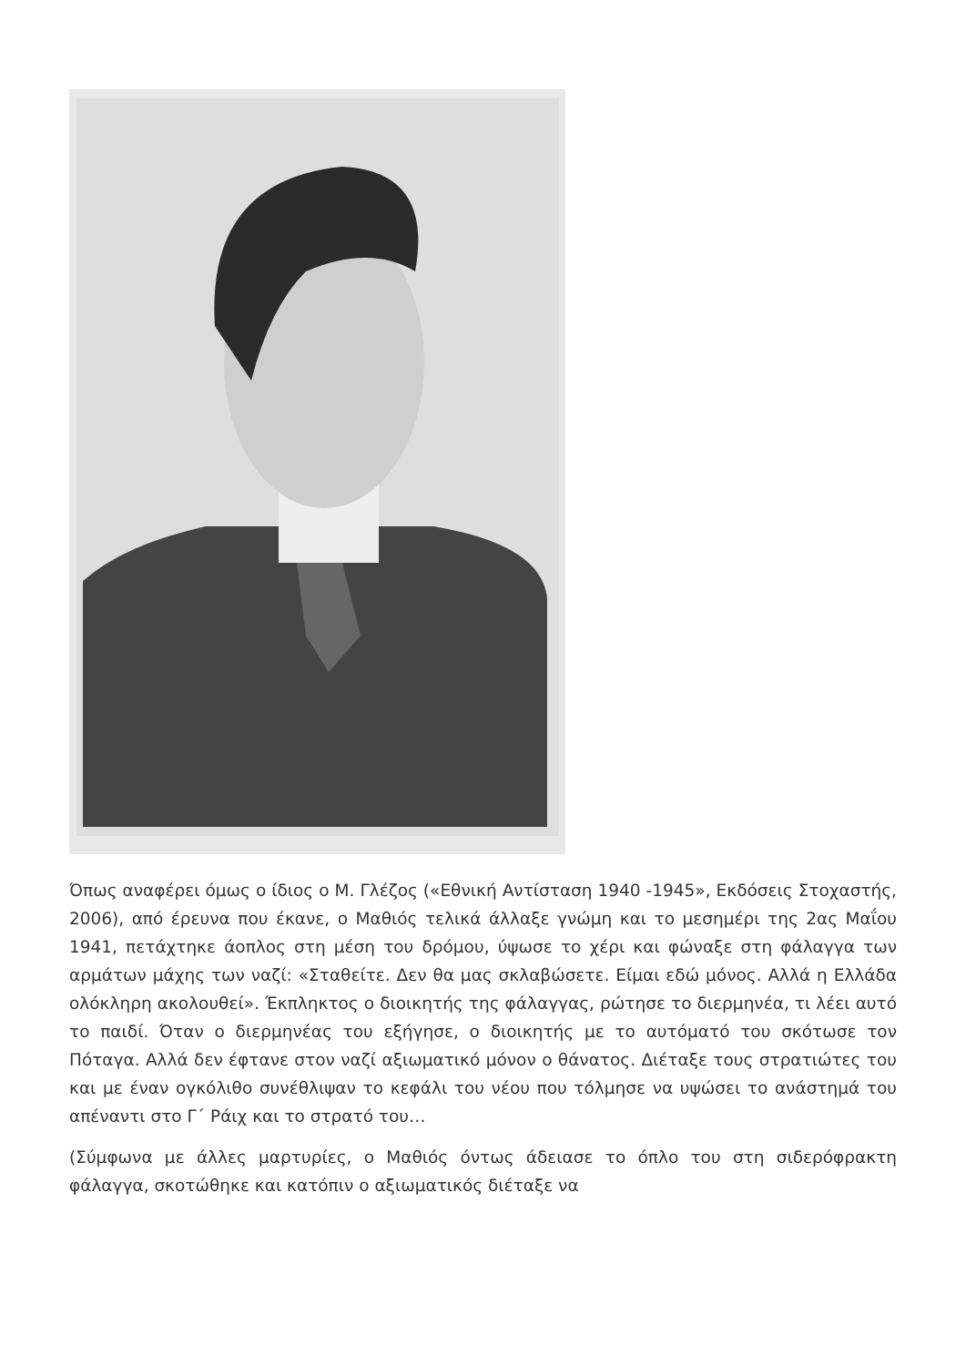Όπως αναφέρει όμως ο ίδιος ο Μ. Γλέζος («Εθνική Αντίσταση 1940 -1945», Εκδόσεις Στοχαστής, 2006), από έρευνα που έκανε, ο Μαθιός τελικά άλλαξε γνώμη και το μεσημέρι της 2ας Μαΐου 1941, πετάχτηκε άοπλος στη μέση του δρόμου, ύψωσε το χέρι και φώναξε στη φάλαγγα των αρμάτων μάχης των ναζί: «Σταθείτε. Δεν θα μας σκλαβώσετε. Είμαι εδώ μόνος. Αλλά η Ελλάδα ολόκληρη ακολουθεί». Έκπληκτος ο διοικητής της φάλαγγας, ρώτησε το διερμηνέα, τι λέει αυτό το παιδί. Όταν ο διερμηνέας του εξήγησε, ο διοικητής με το αυτόματό του σκότωσε τον Πόταγα. Αλλά δεν έφτανε στον ναζί αξιωματικό μόνον ο θάνατος. Διέταξε τους στρατιώτες του και με έναν ογκόλιθο συνέθλιψαν το κεφάλι του νέου που τόλμησε να υψώσει το ανάστημά του απέναντι στο Γ΄ Ράιχ και το στρατό του…
(Σύμφωνα με άλλες μαρτυρίες, ο Μαθιός όντως άδειασε το όπλο του στη σιδερόφρακτη φάλαγγα, σκοτώθηκε και κατόπιν ο αξιωματικός διέταξε να